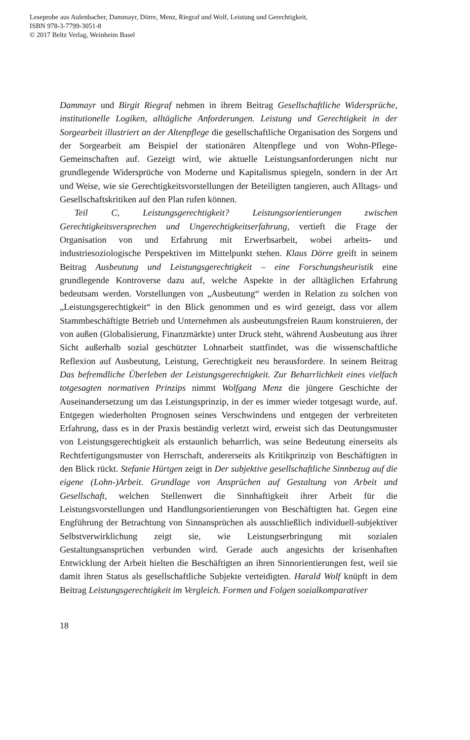Leseprobe aus Aulenbacher, Dammayr, Dörre, Menz, Riegraf und Wolf, Leistung und Gerechtigkeit,
ISBN 978-3-7799-3051-8
© 2017 Beltz Verlag, Weinheim Basel
Dammayr und Birgit Riegraf nehmen in ihrem Beitrag Gesellschaftliche Widersprüche, institutionelle Logiken, alltägliche Anforderungen. Leistung und Gerechtigkeit in der Sorgearbeit illustriert an der Altenpflege die gesellschaftliche Organisation des Sorgens und der Sorgearbeit am Beispiel der stationären Altenpflege und von Wohn-Pflege-Gemeinschaften auf. Gezeigt wird, wie aktuelle Leistungsanforderungen nicht nur grundlegende Widersprüche von Moderne und Kapitalismus spiegeln, sondern in der Art und Weise, wie sie Gerechtigkeitsvorstellungen der Beteiligten tangieren, auch Alltags- und Gesellschaftskritiken auf den Plan rufen können.
Teil C, Leistungsgerechtigkeit? Leistungsorientierungen zwischen Gerechtigkeitsversprechen und Ungerechtigkeitserfahrung, vertieft die Frage der Organisation von und Erfahrung mit Erwerbsarbeit, wobei arbeits- und industriesoziologische Perspektiven im Mittelpunkt stehen. Klaus Dörre greift in seinem Beitrag Ausbeutung und Leistungsgerechtigkeit – eine Forschungsheuristik eine grundlegende Kontroverse dazu auf, welche Aspekte in der alltäglichen Erfahrung bedeutsam werden. Vorstellungen von „Ausbeutung“ werden in Relation zu solchen von „Leistungsgerechtigkeit“ in den Blick genommen und es wird gezeigt, dass vor allem Stammbeschäftigte Betrieb und Unternehmen als ausbeutungsfreien Raum konstruieren, der von außen (Globalisierung, Finanzmärkte) unter Druck steht, während Ausbeutung aus ihrer Sicht außerhalb sozial geschützter Lohnarbeit stattfindet, was die wissenschaftliche Reflexion auf Ausbeutung, Leistung, Gerechtigkeit neu herausfordere. In seinem Beitrag Das befremdliche Überleben der Leistungsgerechtigkeit. Zur Beharrlichkeit eines vielfach totgesagten normativen Prinzips nimmt Wolfgang Menz die jüngere Geschichte der Auseinandersetzung um das Leistungsprinzip, in der es immer wieder totgesagt wurde, auf. Entgegen wiederholten Prognosen seines Verschwindens und entgegen der verbreiteten Erfahrung, dass es in der Praxis beständig verletzt wird, erweist sich das Deutungsmuster von Leistungsgerechtigkeit als erstaunlich beharrlich, was seine Bedeutung einerseits als Rechtfertigungsmuster von Herrschaft, andererseits als Kritikprinzip von Beschäftigten in den Blick rückt. Stefanie Hürtgen zeigt in Der subjektive gesellschaftliche Sinnbezug auf die eigene (Lohn-)Arbeit. Grundlage von Ansprüchen auf Gestaltung von Arbeit und Gesellschaft, welchen Stellenwert die Sinnhaftigkeit ihrer Arbeit für die Leistungsvorstellungen und Handlungsorientierungen von Beschäftigten hat. Gegen eine Engführung der Betrachtung von Sinnansprüchen als ausschließlich individuell-subjektiver Selbstverwirklichung zeigt sie, wie Leistungserbringung mit sozialen Gestaltungsansprüchen verbunden wird. Gerade auch angesichts der krisenhaften Entwicklung der Arbeit hielten die Beschäftigten an ihren Sinnorientierungen fest, weil sie damit ihren Status als gesellschaftliche Subjekte verteidigten. Harald Wolf knüpft in dem Beitrag Leistungsgerechtigkeit im Vergleich. Formen und Folgen sozialkomparativer
18